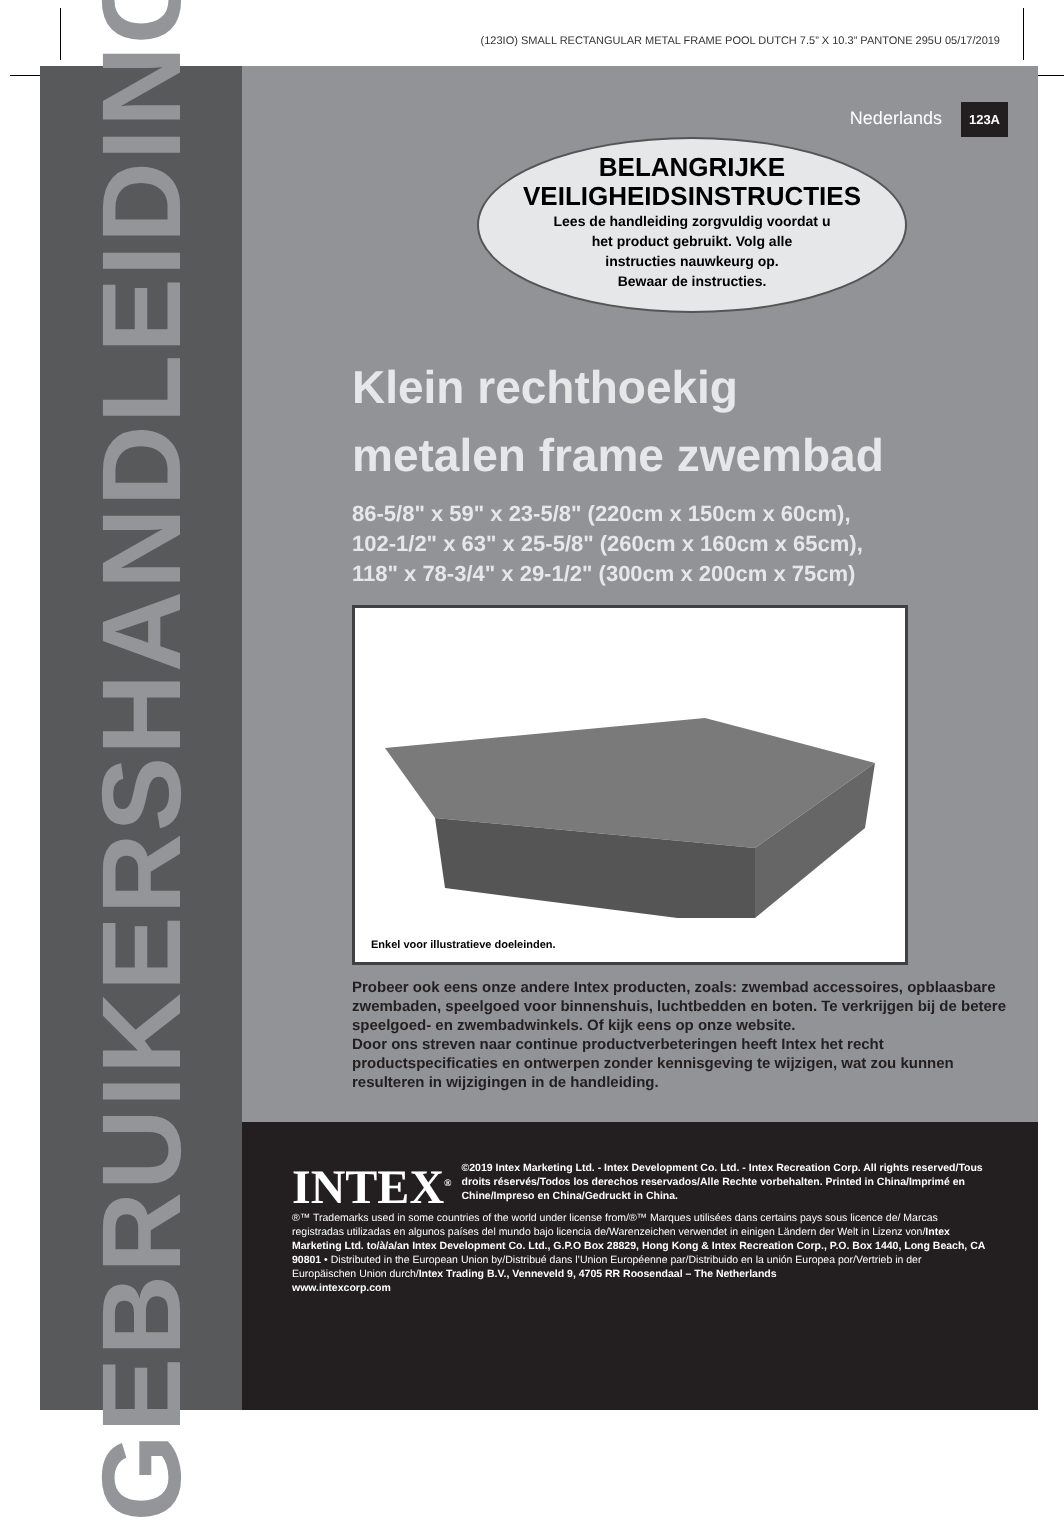(123IO) SMALL RECTANGULAR METAL FRAME POOL DUTCH 7.5” X 10.3” PANTONE 295U 05/17/2019
GEBRUIKERSHANDLEIDING
Nederlands 123A
BELANGRIJKE
VEILIGHEIDSINSTRUCTIES
Lees de handleiding zorgvuldig voordat u
het product gebruikt. Volg alle
instructies nauwkeurg op.
Bewaar de instructies.
Klein rechthoekig
metalen frame zwembad
86-5/8" x 59" x 23-5/8" (220cm x 150cm x 60cm),
102-1/2" x 63" x 25-5/8" (260cm x 160cm x 65cm),
118" x 78-3/4" x 29-1/2" (300cm x 200cm x 75cm)
Enkel voor illustratieve doeleinden.
Probeer ook eens onze andere Intex producten, zoals: zwembad accessoires, opblaasbare zwembaden, speelgoed voor binnenshuis, luchtbedden en boten. Te verkrijgen bij de betere speelgoed- en zwembadwinkels. Of kijk eens op onze website.
Door ons streven naar continue productverbeteringen heeft Intex het recht productspecificaties en ontwerpen zonder kennisgeving te wijzigen, wat zou kunnen resulteren in wijzigingen in de handleiding.
INTEX<sup>®</sup>
©2019 Intex Marketing Ltd. - Intex Development Co. Ltd. - Intex Recreation Corp. All rights reserved/Tous droits réservés/Todos los derechos reservados/Alle Rechte vorbehalten. Printed in China/Imprimé en Chine/Impreso en China/Gedruckt in China.
®™ Trademarks used in some countries of the world under license from/®™ Marques utilisées dans certains pays sous licence de/ Marcas registradas utilizadas en algunos países del mundo bajo licencia de/Warenzeichen verwendet in einigen Ländern der Welt in Lizenz von/Intex Marketing Ltd. to/à/a/an Intex Development Co. Ltd., G.P.O Box 28829, Hong Kong & Intex Recreation Corp., P.O. Box 1440, Long Beach, CA 90801 • Distributed in the European Union by/Distribué dans l’Union Européenne par/Distribuido en la unión Europea por/Vertrieb in der Europäischen Union durch/Intex Trading B.V., Venneveld 9, 4705 RR Roosendaal – The Netherlands
www.intexcorp.com